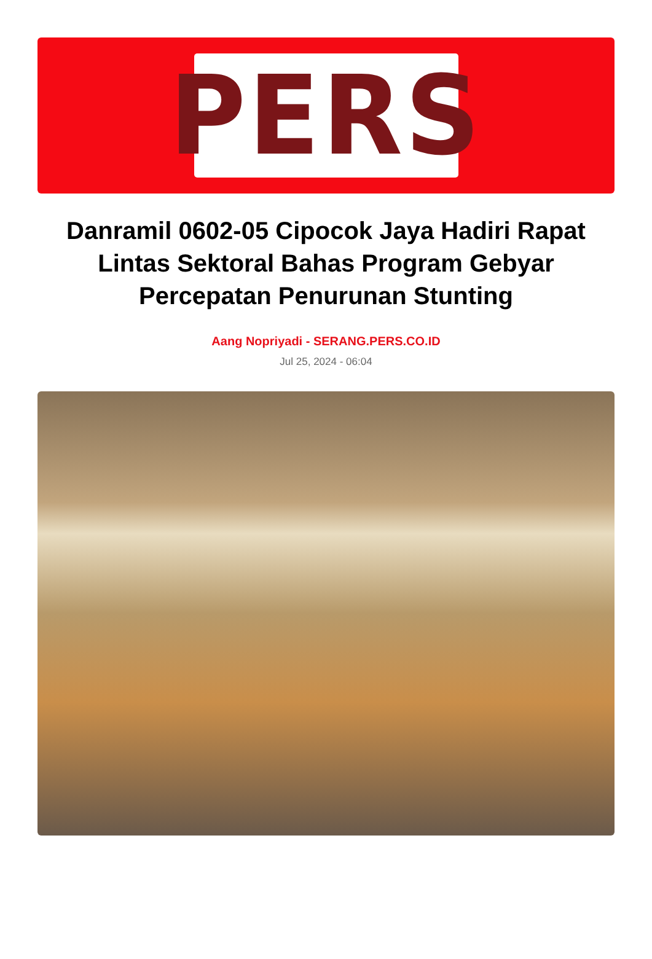PERS
Danramil 0602-05 Cipocok Jaya Hadiri Rapat Lintas Sektoral Bahas Program Gebyar Percepatan Penurunan Stunting
Aang Nopriyadi - SERANG.PERS.CO.ID
Jul 25, 2024 - 06:04